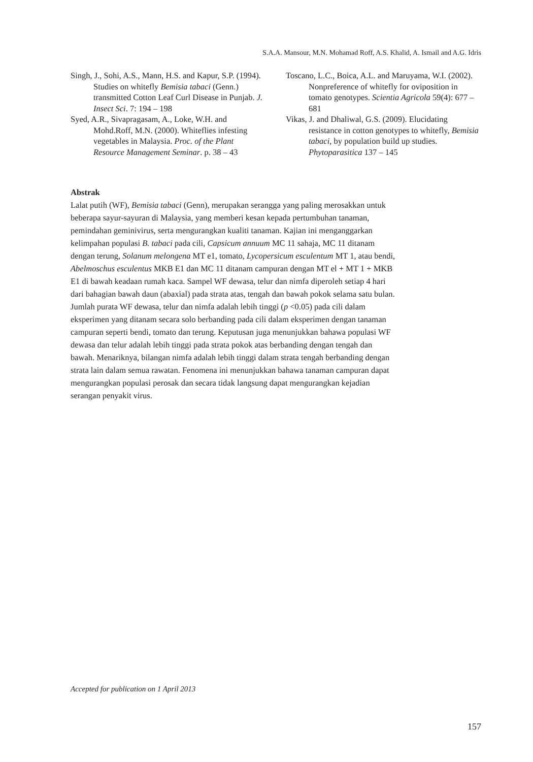S.A.A. Mansour, M.N. Mohamad Roff, A.S. Khalid, A. Ismail and A.G. Idris
Singh, J., Sohi, A.S., Mann, H.S. and Kapur, S.P. (1994). Studies on whitefly Bemisia tabaci (Genn.) transmitted Cotton Leaf Curl Disease in Punjab. J. Insect Sci. 7: 194 – 198
Syed, A.R., Sivapragasam, A., Loke, W.H. and Mohd.Roff, M.N. (2000). Whiteflies infesting vegetables in Malaysia. Proc. of the Plant Resource Management Seminar. p. 38 – 43
Toscano, L.C., Boica, A.L. and Maruyama, W.I. (2002). Nonpreference of whitefly for oviposition in tomato genotypes. Scientia Agricola 59(4): 677 – 681
Vikas, J. and Dhaliwal, G.S. (2009). Elucidating resistance in cotton genotypes to whitefly, Bemisia tabaci, by population build up studies. Phytoparasitica 137 – 145
Abstrak
Lalat putih (WF), Bemisia tabaci (Genn), merupakan serangga yang paling merosakkan untuk beberapa sayur-sayuran di Malaysia, yang memberi kesan kepada pertumbuhan tanaman, pemindahan geminivirus, serta mengurangkan kualiti tanaman. Kajian ini menganggarkan kelimpahan populasi B. tabaci pada cili, Capsicum annuum MC 11 sahaja, MC 11 ditanam dengan terung, Solanum melongena MT e1, tomato, Lycopersicum esculentum MT 1, atau bendi, Abelmoschus esculentus MKB E1 dan MC 11 ditanam campuran dengan MT el + MT 1 + MKB E1 di bawah keadaan rumah kaca. Sampel WF dewasa, telur dan nimfa diperoleh setiap 4 hari dari bahagian bawah daun (abaxial) pada strata atas, tengah dan bawah pokok selama satu bulan. Jumlah purata WF dewasa, telur dan nimfa adalah lebih tinggi (p <0.05) pada cili dalam eksperimen yang ditanam secara solo berbanding pada cili dalam eksperimen dengan tanaman campuran seperti bendi, tomato dan terung. Keputusan juga menunjukkan bahawa populasi WF dewasa dan telur adalah lebih tinggi pada strata pokok atas berbanding dengan tengah dan bawah. Menariknya, bilangan nimfa adalah lebih tinggi dalam strata tengah berbanding dengan strata lain dalam semua rawatan. Fenomena ini menunjukkan bahawa tanaman campuran dapat mengurangkan populasi perosak dan secara tidak langsung dapat mengurangkan kejadian serangan penyakit virus.
Accepted for publication on 1 April 2013
157